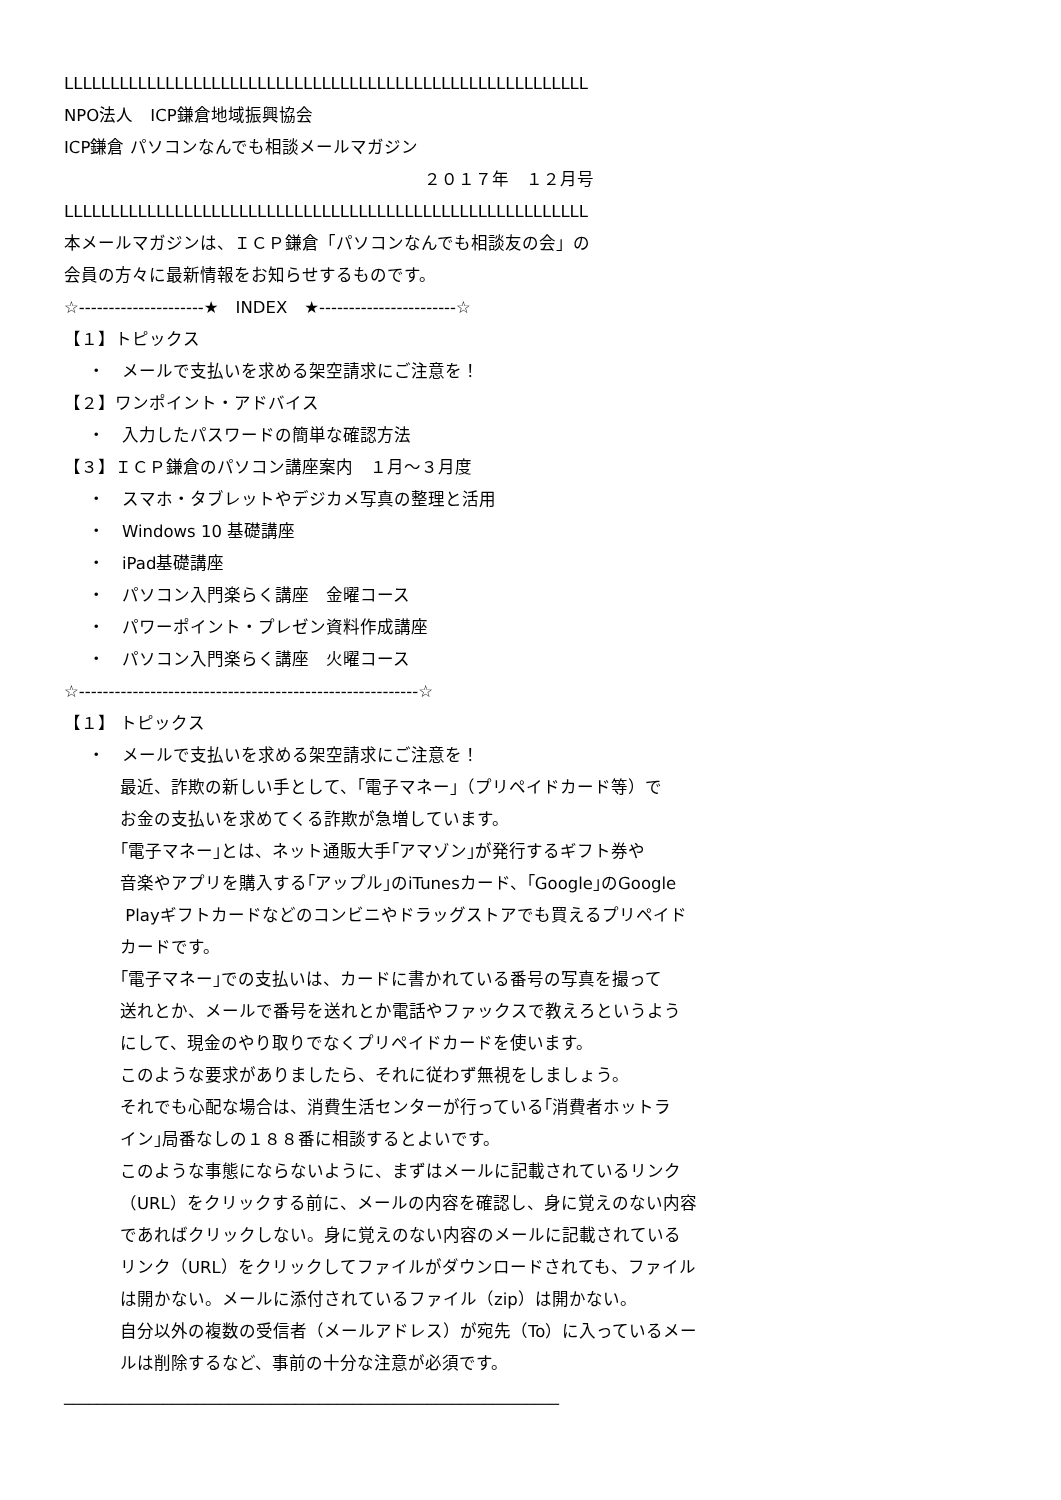LLLLLLLLLLLLLLLLLLLLLLLLLLLLLLLLLLLLLLLLLLLLLLLLLLLLLLLLL
NPO法人　ICP鎌倉地域振興協会
ICP鎌倉 パソコンなんでも相談メールマガジン
２０１７年　１２月号
LLLLLLLLLLLLLLLLLLLLLLLLLLLLLLLLLLLLLLLLLLLLLLLLLLLLLLLLL
本メールマガジンは、ＩＣＰ鎌倉「パソコンなんでも相談友の会」の
会員の方々に最新情報をお知らせするものです。
☆---------------------★　INDEX　★-----------------------☆
【１】トピックス
・　メールで支払いを求める架空請求にご注意を！
【２】ワンポイント・アドバイス
・　入力したパスワードの簡単な確認方法
【３】ＩＣＰ鎌倉のパソコン講座案内　１月～３月度
・　スマホ・タブレットやデジカメ写真の整理と活用
・　Windows 10 基礎講座
・　iPad基礎講座
・　パソコン入門楽らく講座　金曜コース
・　パワーポイント・プレゼン資料作成講座
・　パソコン入門楽らく講座　火曜コース
☆---------------------------------------------------------☆
【１】 トピックス
・　メールで支払いを求める架空請求にご注意を！
最近、詐欺の新しい手として、｢電子マネー｣（プリペイドカード等）で
お金の支払いを求めてくる詐欺が急増しています。
｢電子マネー｣とは、ネット通販大手｢アマゾン｣が発行するギフト券や
音楽やアプリを購入する｢アップル｣のiTunesカード、｢Google｣のGoogle
Playギフトカードなどのコンビニやドラッグストアでも買えるプリペイド
カードです。
｢電子マネー｣での支払いは、カードに書かれている番号の写真を撮って
送れとか、メールで番号を送れとか電話やファックスで教えろというよう
にして、現金のやり取りでなくプリペイドカードを使います。
このような要求がありましたら、それに従わず無視をしましょう。
それでも心配な場合は、消費生活センターが行っている｢消費者ホットラ
イン｣局番なしの１８８番に相談するとよいです。
このような事態にならないように、まずはメールに記載されているリンク
（URL）をクリックする前に、メールの内容を確認し、身に覚えのない内容
であればクリックしない。身に覚えのない内容のメールに記載されている
リンク（URL）をクリックしてファイルがダウンロードされても、ファイル
は開かない。メールに添付されているファイル（zip）は開かない。
自分以外の複数の受信者（メールアドレス）が宛先（To）に入っているメー
ルは削除するなど、事前の十分な注意が必須です。
____________________________________________________________